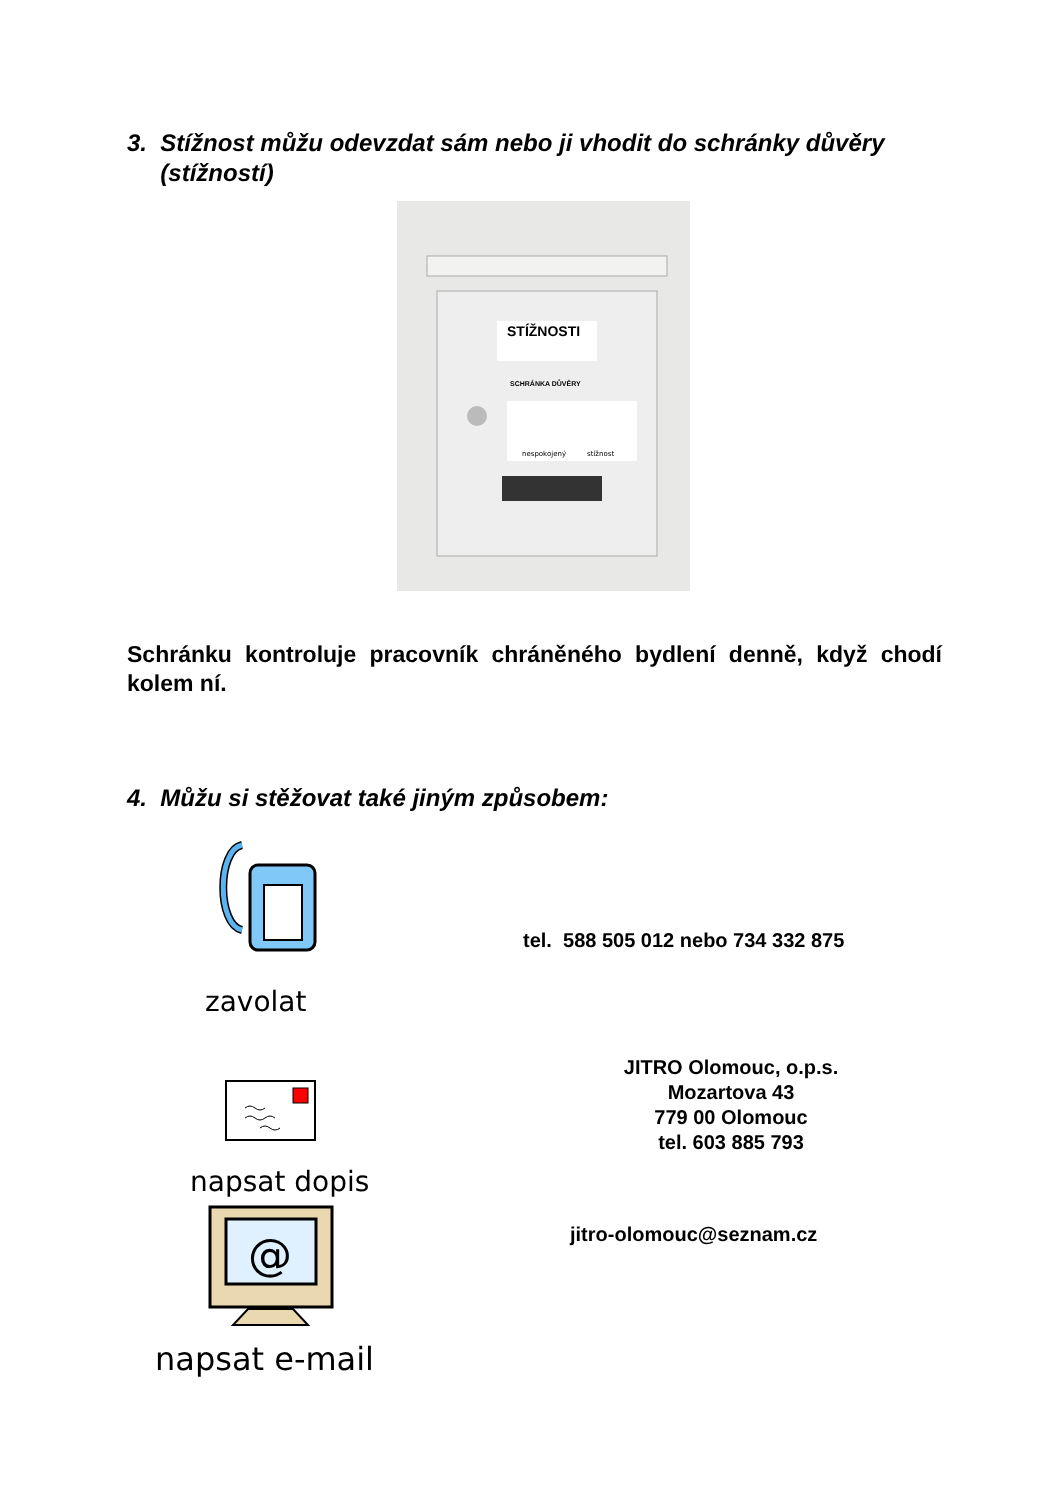3. Stížnost můžu odevzdat sám nebo ji vhodit do schránky důvěry
(stížností)
STÍŽNOSTI
SCHRÁNKA DŮVĚRY
nespokojený
stížnost
Schránku kontroluje pracovník chráněného bydlení denně, když chodí kolem ní.
4. Můžu si stěžovat také jiným způsobem:
zavolat
tel. 588 505 012 nebo 734 332 875
napsat dopis
JITRO Olomouc, o.p.s.
Mozartova 43
779 00 Olomouc
tel. 603 885 793
@
napsat e-mail
jitro-olomouc@seznam.cz